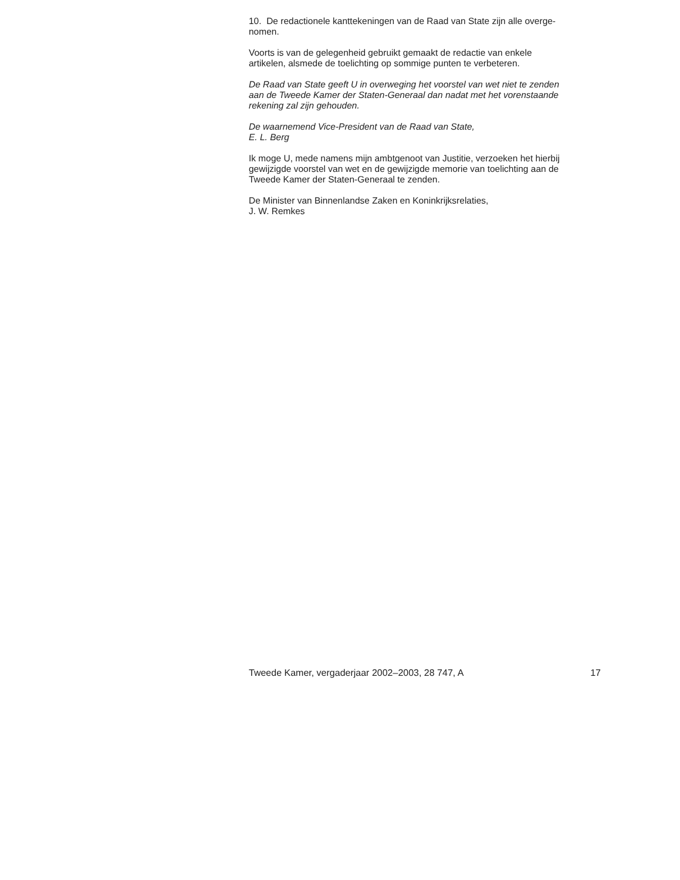10. De redactionele kanttekeningen van de Raad van State zijn alle overge-
nomen.
Voorts is van de gelegenheid gebruikt gemaakt de redactie van enkele
artikelen, alsmede de toelichting op sommige punten te verbeteren.
De Raad van State geeft U in overweging het voorstel van wet niet te zenden
aan de Tweede Kamer der Staten-Generaal dan nadat met het vorenstaande
rekening zal zijn gehouden.
De waarnemend Vice-President van de Raad van State,
E. L. Berg
Ik moge U, mede namens mijn ambtgenoot van Justitie, verzoeken het hierbij
gewijzigde voorstel van wet en de gewijzigde memorie van toelichting aan de
Tweede Kamer der Staten-Generaal te zenden.
De Minister van Binnenlandse Zaken en Koninkrijksrelaties,
J. W. Remkes
Tweede Kamer, vergaderjaar 2002–2003, 28 747, A 17